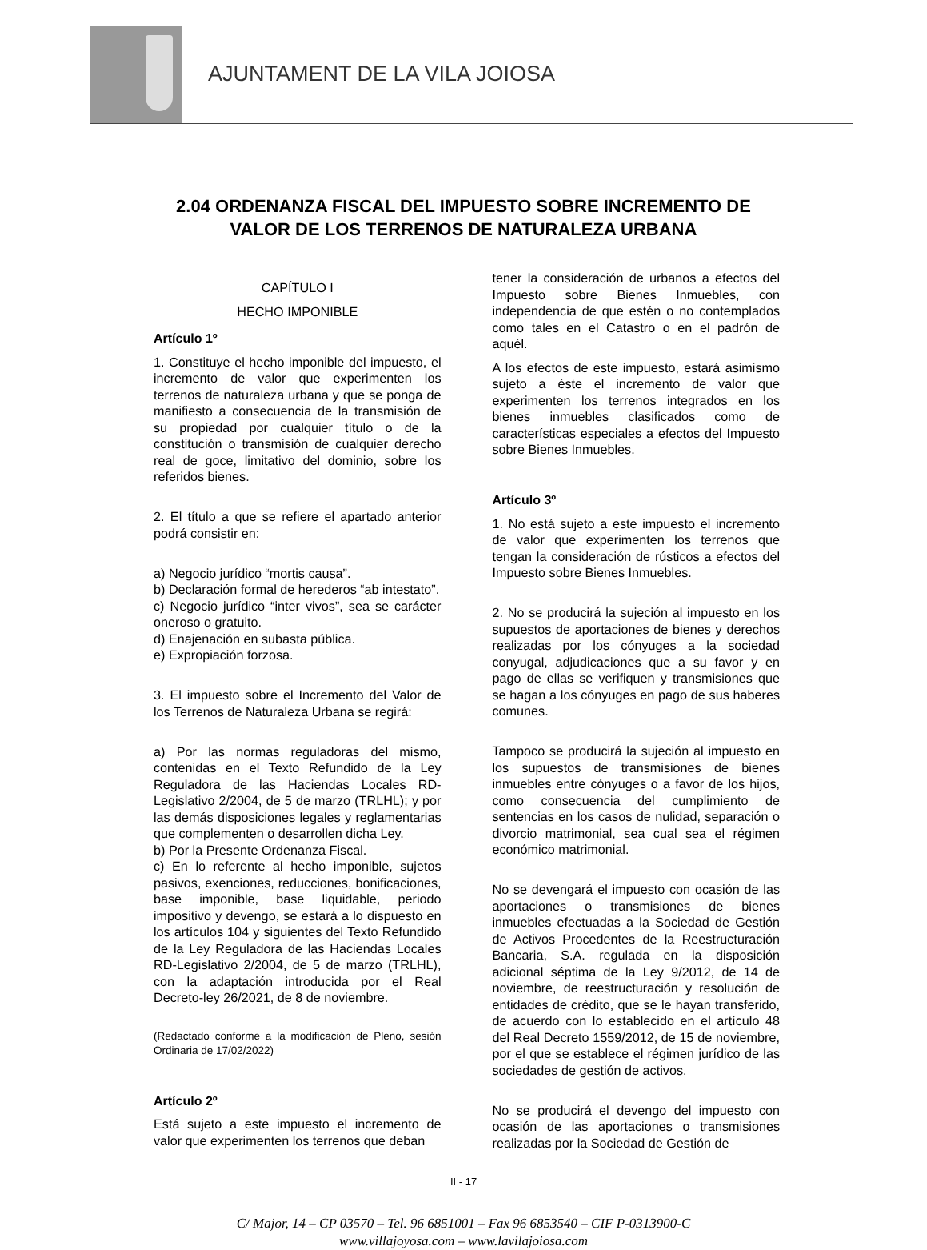AJUNTAMENT DE LA VILA JOIOSA
2.04 ORDENANZA FISCAL DEL IMPUESTO SOBRE INCREMENTO DE
VALOR DE LOS TERRENOS DE NATURALEZA URBANA
CAPÍTULO I
HECHO IMPONIBLE
Artículo 1º
1. Constituye el hecho imponible del impuesto, el incremento de valor que experimenten los terrenos de naturaleza urbana y que se ponga de manifiesto a consecuencia de la transmisión de su propiedad por cualquier título o de la constitución o transmisión de cualquier derecho real de goce, limitativo del dominio, sobre los referidos bienes.
2. El título a que se refiere el apartado anterior podrá consistir en:
a) Negocio jurídico “mortis causa”.
b) Declaración formal de herederos “ab intestato”.
c) Negocio jurídico “inter vivos”, sea se carácter oneroso o gratuito.
d) Enajenación en subasta pública.
e) Expropiación forzosa.
3. El impuesto sobre el Incremento del Valor de los Terrenos de Naturaleza Urbana se regirá:
a) Por las normas reguladoras del mismo, contenidas en el Texto Refundido de la Ley Reguladora de las Haciendas Locales RD-Legislativo 2/2004, de 5 de marzo (TRLHL); y por las demás disposiciones legales y reglamentarias que complementen o desarrollen dicha Ley.
b) Por la Presente Ordenanza Fiscal.
c) En lo referente al hecho imponible, sujetos pasivos, exenciones, reducciones, bonificaciones, base imponible, base liquidable, periodo impositivo y devengo, se estará a lo dispuesto en los artículos 104 y siguientes del Texto Refundido de la Ley Reguladora de las Haciendas Locales RD-Legislativo 2/2004, de 5 de marzo (TRLHL), con la adaptación introducida por el Real Decreto-ley 26/2021, de 8 de noviembre.
(Redactado conforme a la modificación de Pleno, sesión Ordinaria de 17/02/2022)
Artículo 2º
Está sujeto a este impuesto el incremento de valor que experimenten los terrenos que deban
tener la consideración de urbanos a efectos del Impuesto sobre Bienes Inmuebles, con independencia de que estén o no contemplados como tales en el Catastro o en el padrón de aquél.
A los efectos de este impuesto, estará asimismo sujeto a éste el incremento de valor que experimenten los terrenos integrados en los bienes inmuebles clasificados como de características especiales a efectos del Impuesto sobre Bienes Inmuebles.
Artículo 3º
1. No está sujeto a este impuesto el incremento de valor que experimenten los terrenos que tengan la consideración de rústicos a efectos del Impuesto sobre Bienes Inmuebles.
2. No se producirá la sujeción al impuesto en los supuestos de aportaciones de bienes y derechos realizadas por los cónyuges a la sociedad conyugal, adjudicaciones que a su favor y en pago de ellas se verifiquen y transmisiones que se hagan a los cónyuges en pago de sus haberes comunes.
Tampoco se producirá la sujeción al impuesto en los supuestos de transmisiones de bienes inmuebles entre cónyuges o a favor de los hijos, como consecuencia del cumplimiento de sentencias en los casos de nulidad, separación o divorcio matrimonial, sea cual sea el régimen económico matrimonial.
No se devengará el impuesto con ocasión de las aportaciones o transmisiones de bienes inmuebles efectuadas a la Sociedad de Gestión de Activos Procedentes de la Reestructuración Bancaria, S.A. regulada en la disposición adicional séptima de la Ley 9/2012, de 14 de noviembre, de reestructuración y resolución de entidades de crédito, que se le hayan transferido, de acuerdo con lo establecido en el artículo 48 del Real Decreto 1559/2012, de 15 de noviembre, por el que se establece el régimen jurídico de las sociedades de gestión de activos.
No se producirá el devengo del impuesto con ocasión de las aportaciones o transmisiones realizadas por la Sociedad de Gestión de
II - 17
C/ Major, 14 – CP 03570 – Tel. 96 6851001 – Fax 96 6853540 – CIF P-0313900-C
www.villajoyosa.com – www.lavilajoiosa.com